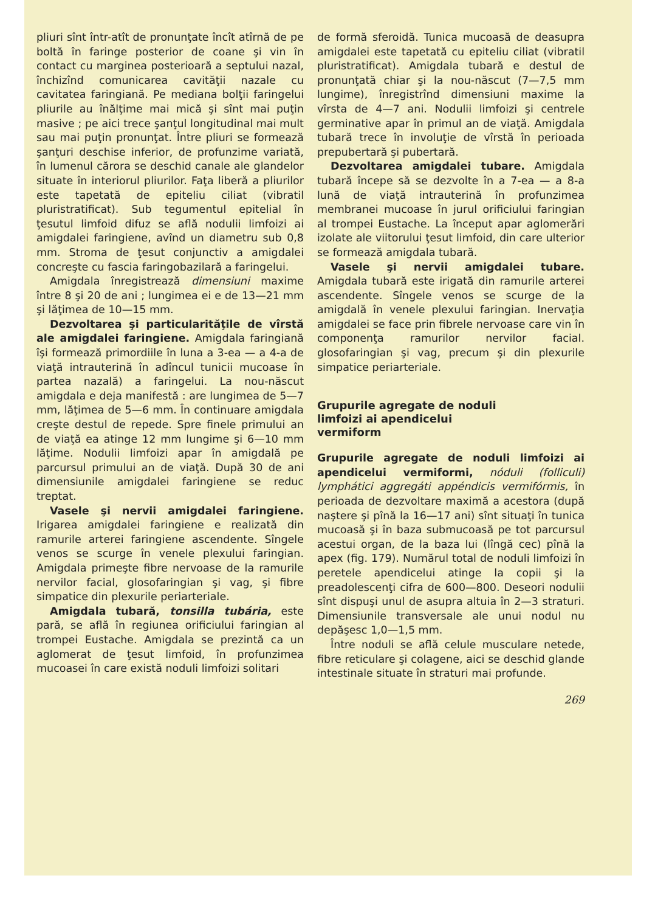pliuri sînt într-atît de pronunţate încît atîrnă de pe boltă în faringe posterior de coane şi vin în contact cu marginea posterioară a septului nazal, închizînd comunicarea cavităţii nazale cu cavitatea faringiană. Pe mediana bolţii faringelui pliurile au înălţime mai mică şi sînt mai puţin masive ; pe aici trece şanţul longitudinal mai mult sau mai puţin pronunţat. Între pliuri se formează şanţuri deschise inferior, de profunzime variată, în lumenul cărora se deschid canale ale glandelor situate în interiorul pliurilor. Faţa liberă a pliurilor este tapetată de epiteliu ciliat (vibratil pluristratificat). Sub tegumentul epitelial în ţesutul limfoid difuz se află nodulii limfoizi ai amigdalei faringiene, avînd un diametru sub 0,8 mm. Stroma de ţesut conjunctiv a amigdalei concreşte cu fascia faringobazilară a faringelui.
Amigdala înregistrează dimensiuni maxime între 8 şi 20 de ani ; lungimea ei e de 13—21 mm şi lăţimea de 10—15 mm.
Dezvoltarea şi particularităţile de vîrstă ale amigdalei faringiene. Amigdala faringiană îşi formează primordiile în luna a 3-ea — a 4-a de viaţă intrauterină în adîncul tunicii mucoase în partea nazală) a faringelui. La nou-născut amigdala e deja manifestă : are lungimea de 5—7 mm, lăţimea de 5—6 mm. În continuare amigdala creşte destul de repede. Spre finele primului an de viaţă ea atinge 12 mm lungime şi 6—10 mm lăţime. Nodulii limfoizi apar în amigdală pe parcursul primului an de viaţă. După 30 de ani dimensiunile amigdalei faringiene se reduc treptat.
Vasele şi nervii amigdalei faringiene. Irigarea amigdalei faringiene e realizată din ramurile arterei faringiene ascendente. Sîngele venos se scurge în venele plexului faringian. Amigdala primeşte fibre nervoase de la ramurile nervilor facial, glosofaringian şi vag, şi fibre simpatice din plexurile periarteriale.
Amigdala tubară, tonsilla tubária, este pară, se află în regiunea orificiului faringian al trompei Eustache. Amigdala se prezintă ca un aglomerat de ţesut limfoid, în profunzimea mucoasei în care există noduli limfoizi solitari
de formă sferoidă. Tunica mucoasă de deasupra amigdalei este tapetată cu epiteliu ciliat (vibratil pluristratificat). Amigdala tubară e destul de pronunţată chiar şi la nou-născut (7—7,5 mm lungime), înregistrînd dimensiuni maxime la vîrsta de 4—7 ani. Nodulii limfoizi şi centrele germinative apar în primul an de viaţă. Amigdala tubară trece în involuţie de vîrstă în perioada prepubertară şi pubertară.
Dezvoltarea amigdalei tubare. Amigdala tubară începe să se dezvolte în a 7-ea — a 8-a lună de viaţă intrauterină în profunzimea membranei mucoase în jurul orificiului faringian al trompei Eustache. La început apar aglomerări izolate ale viitorului ţesut limfoid, din care ulterior se formează amigdala tubară.
Vasele şi nervii amigdalei tubare. Amigdala tubară este irigată din ramurile arterei ascendente. Sîngele venos se scurge de la amigdală în venele plexului faringian. Inervaţia amigdalei se face prin fibrele nervoase care vin în componenţa ramurilor nervilor facial. glosofaringian şi vag, precum şi din plexurile simpatice periarteriale.
Grupurile agregate de noduli
limfoizi ai apendicelui
vermiform
Grupurile agregate de noduli limfoizi ai apendicelui vermiformi, nóduli (folliculi) lymphátici aggregáti appéndicis vermifórmis, în perioada de dezvoltare maximă a acestora (după naştere şi pînă la 16—17 ani) sînt situaţi în tunica mucoasă şi în baza submucoasă pe tot parcursul acestui organ, de la baza lui (lîngă cec) pînă la apex (fig. 179). Numărul total de noduli limfoizi în peretele apendicelui atinge la copii şi la preadolescenţi cifra de 600—800. Deseori nodulii sînt dispuşi unul de asupra altuia în 2—3 straturi. Dimensiunile transversale ale unui nodul nu depăşesc 1,0—1,5 mm.
Între noduli se află celule musculare netede, fibre reticulare şi colagene, aici se deschid glande intestinale situate în straturi mai profunde.
269